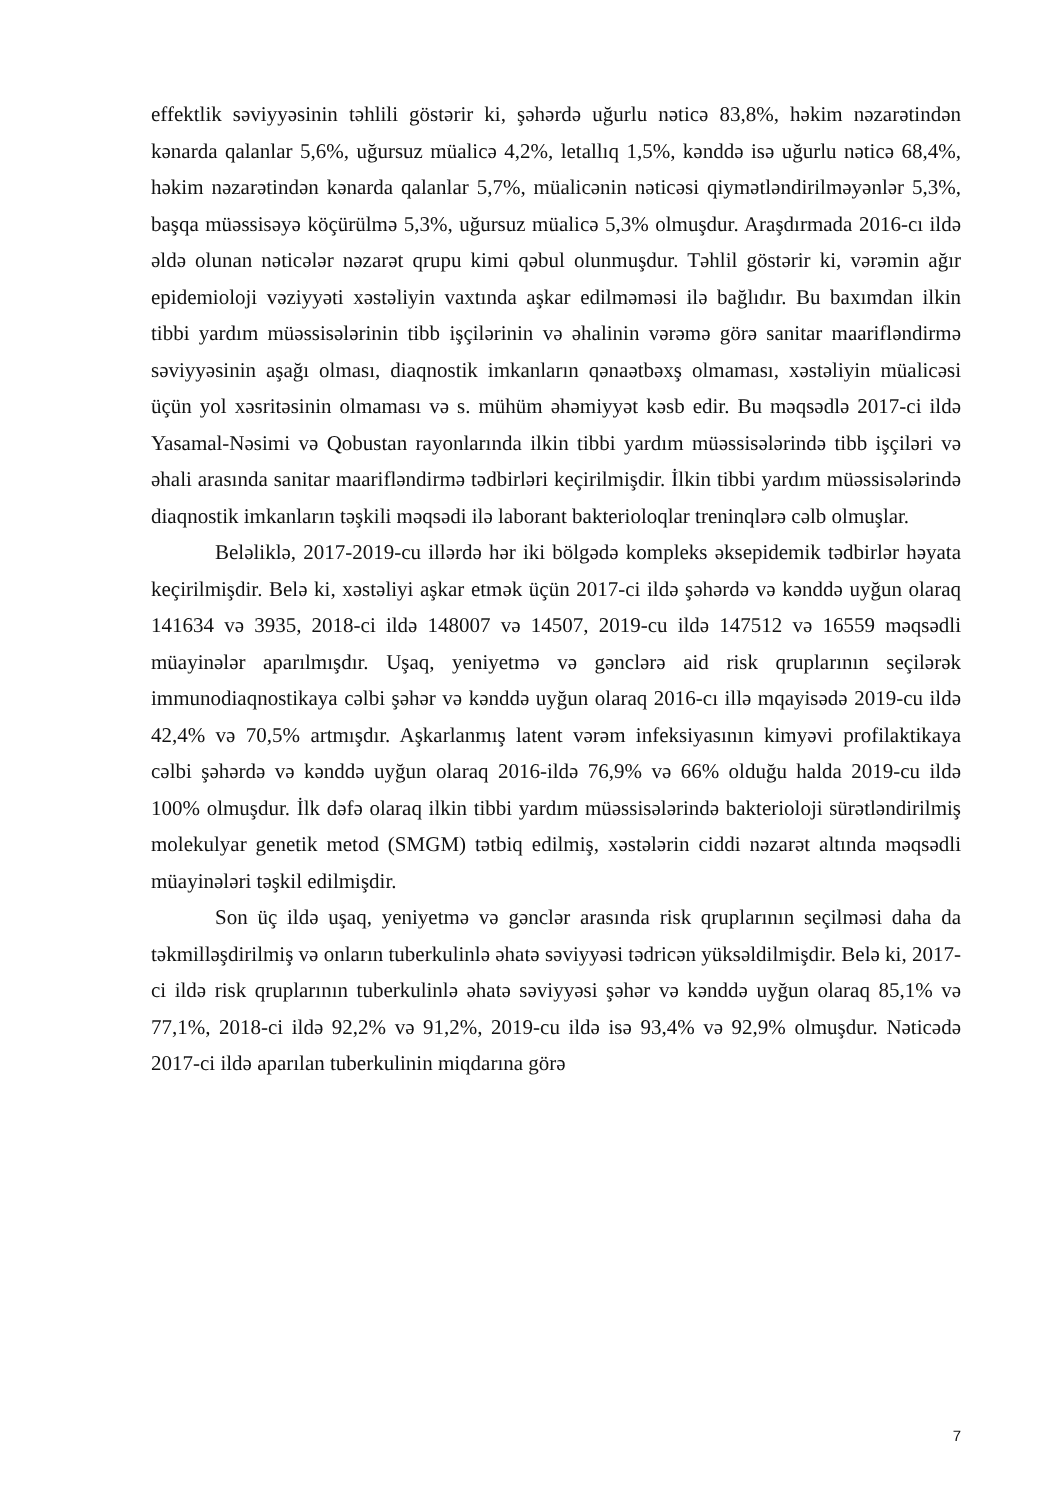effektlik səviyyəsinin təhlili göstərir ki, şəhərdə uğurlu nəticə 83,8%, həkim nəzarətindən kənarda qalanlar 5,6%, uğursuz müalicə 4,2%, letallıq 1,5%, kənddə isə uğurlu nəticə 68,4%, həkim nəzarətindən kənarda qalanlar 5,7%, müalicənin nəticəsi qiymətləndirilməyənlər 5,3%, başqa müəssisəyə köçürülmə 5,3%, uğursuz müalicə 5,3% olmuşdur. Araşdırmada 2016-cı ildə əldə olunan nəticələr nəzarət qrupu kimi qəbul olunmuşdur. Təhlil göstərir ki, vərəmin ağır epidemioloji vəziyyəti xəstəliyin vaxtında aşkar edilməməsi ilə bağlıdır. Bu baxımdan ilkin tibbi yardım müəssisələrinin tibb işçilərinin və əhalinin vərəmə görə sanitar maarifləndirmə səviyyəsinin aşağı olması, diaqnostik imkanların qənaətbəxş olmaması, xəstəliyin müalicəsi üçün yol xəsritəsinin olmaması və s. mühüm əhəmiyyət kəsb edir. Bu məqsədlə 2017-ci ildə Yasamal-Nəsimi və Qobustan rayonlarında ilkin tibbi yardım müəssisələrində tibb işçiləri və əhali arasında sanitar maarifləndirmə tədbirləri keçirilmişdir. İlkin tibbi yardım müəssisələrində diaqnostik imkanların təşkili məqsədi ilə laborant bakterioloqlar treninqlərə cəlb olmuşlar.
Beləliklə, 2017-2019-cu illərdə hər iki bölgədə kompleks əksepidemik tədbirlər həyata keçirilmişdir. Belə ki, xəstəliyi aşkar etmək üçün 2017-ci ildə şəhərdə və kənddə uyğun olaraq 141634 və 3935, 2018-ci ildə 148007 və 14507, 2019-cu ildə 147512 və 16559 məqsədli müayinələr aparılmışdır. Uşaq, yeniyetmə və gənclərə aid risk qruplarının seçilərək immunodiaqnostikaya cəlbi şəhər və kənddə uyğun olaraq 2016-cı illə mqayisədə 2019-cu ildə 42,4% və 70,5% artmışdır. Aşkarlanmış latent vərəm infeksiyasının kimyəvi profilaktikaya cəlbi şəhərdə və kənddə uyğun olaraq 2016-ildə 76,9% və 66% olduğu halda 2019-cu ildə 100% olmuşdur. İlk dəfə olaraq ilkin tibbi yardım müəssisələrində bakterioloji sürətləndirilmiş molekulyar genetik metod (SMGM) tətbiq edilmiş, xəstələrin ciddi nəzarət altında məqsədli müayinələri təşkil edilmişdir.
Son üç ildə uşaq, yeniyetmə və gənclər arasında risk qruplarının seçilməsi daha da təkmilləşdirilmiş və onların tuberkulinlə əhatə səviyyəsi tədricən yüksəldilmişdir. Belə ki, 2017-ci ildə risk qruplarının tuberkulinlə əhatə səviyyəsi şəhər və kənddə uyğun olaraq 85,1% və 77,1%, 2018-ci ildə 92,2% və 91,2%, 2019-cu ildə isə 93,4% və 92,9% olmuşdur. Nəticədə 2017-ci ildə aparılan tuberkulinin miqdarına görə
7